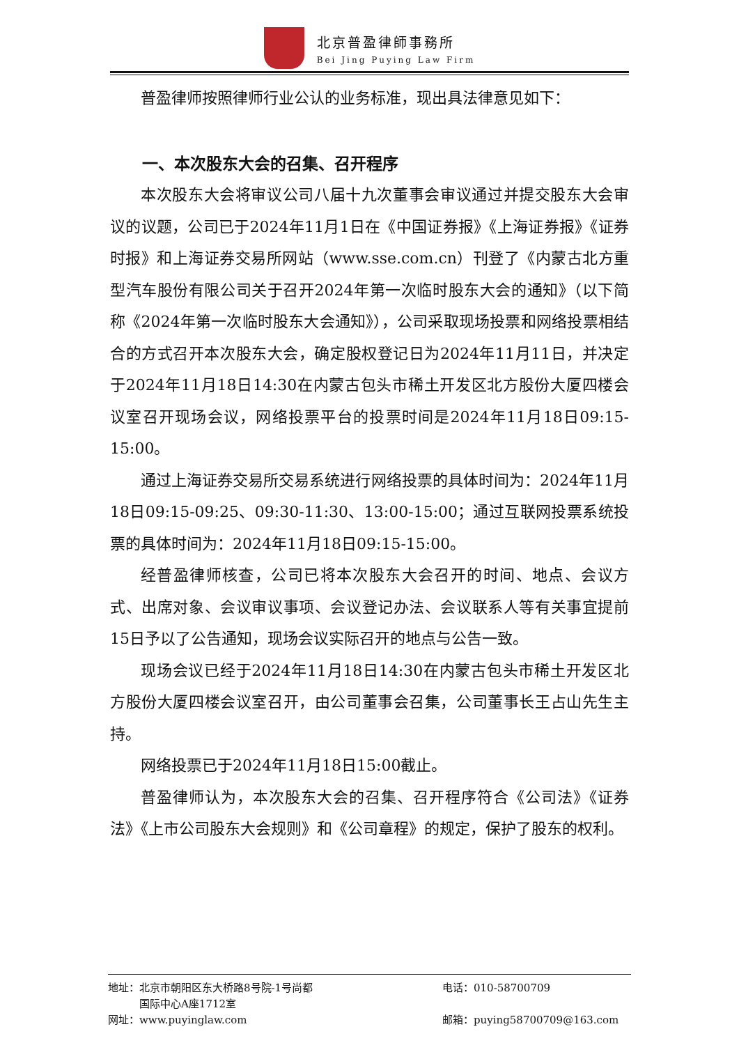北京普盈律師事務所
Bei Jing Puying Law Firm
普盈律师按照律师行业公认的业务标准，现出具法律意见如下：
一、本次股东大会的召集、召开程序
本次股东大会将审议公司八届十九次董事会审议通过并提交股东大会审议的议题，公司已于2024年11月1日在《中国证券报》《上海证券报》《证券时报》和上海证券交易所网站（www.sse.com.cn）刊登了《内蒙古北方重型汽车股份有限公司关于召开2024年第一次临时股东大会的通知》（以下简称《2024年第一次临时股东大会通知》），公司采取现场投票和网络投票相结合的方式召开本次股东大会，确定股权登记日为2024年11月11日，并决定于2024年11月18日14:30在内蒙古包头市稀土开发区北方股份大厦四楼会议室召开现场会议，网络投票平台的投票时间是2024年11月18日09:15-15:00。
通过上海证券交易所交易系统进行网络投票的具体时间为：2024年11月18日09:15-09:25、09:30-11:30、13:00-15:00；通过互联网投票系统投票的具体时间为：2024年11月18日09:15-15:00。
经普盈律师核查，公司已将本次股东大会召开的时间、地点、会议方式、出席对象、会议审议事项、会议登记办法、会议联系人等有关事宜提前15日予以了公告通知，现场会议实际召开的地点与公告一致。
现场会议已经于2024年11月18日14:30在内蒙古包头市稀土开发区北方股份大厦四楼会议室召开，由公司董事会召集，公司董事长王占山先生主持。
网络投票已于2024年11月18日15:00截止。
普盈律师认为，本次股东大会的召集、召开程序符合《公司法》《证券法》《上市公司股东大会规则》和《公司章程》的规定，保护了股东的权利。
地址：北京市朝阳区东大桥路8号院-1号尚都
　　　国际中心A座1712室
电话：010-58700709
网址：www.puyinglaw.com
邮箱：puying58700709@163.com